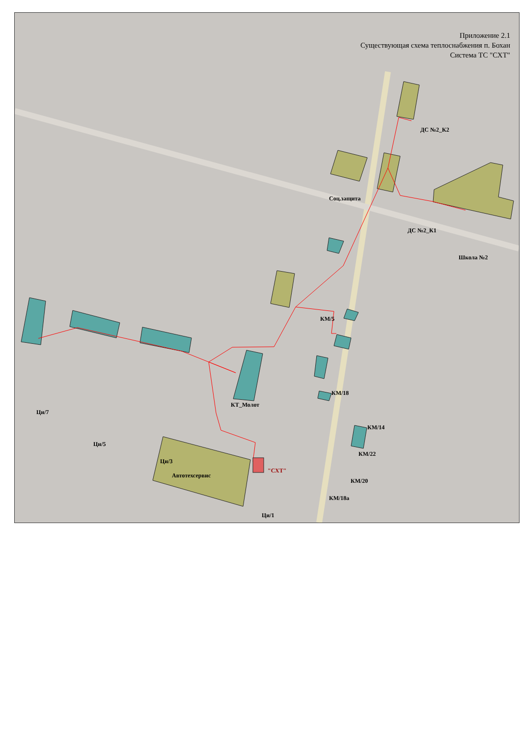Приложение 2.1
Существующая схема теплоснабжения п. Бохан
Система ТС "СХТ"
ДС №2_К2
Соц.защита
ДС №2_К1
Школа №2
КМ/5
КТ_Молот
Ци/7
Ци/5
Ци/3
КМ/22
КМ/20
КМ/18а
Ци/1
КМ/18
КМ/14
Автотехсервис
"СХТ"